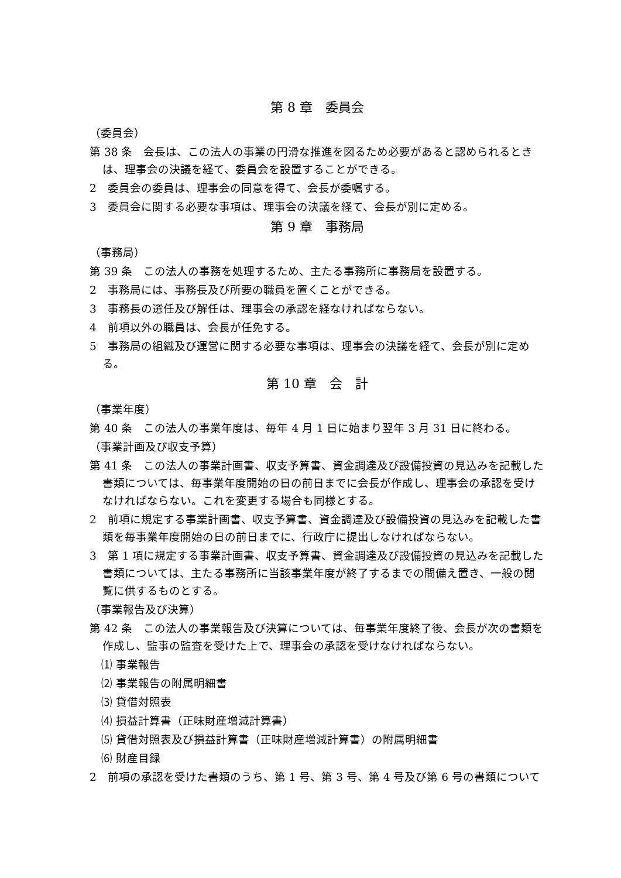第 8 章　委員会
（委員会）
第 38 条　会長は、この法人の事業の円滑な推進を図るため必要があると認められるときは、理事会の決議を経て、委員会を設置することができる。
2　委員会の委員は、理事会の同意を得て、会長が委嘱する。
3　委員会に関する必要な事項は、理事会の決議を経て、会長が別に定める。
第 9 章　事務局
（事務局）
第 39 条　この法人の事務を処理するため、主たる事務所に事務局を設置する。
2　事務局には、事務長及び所要の職員を置くことができる。
3　事務長の選任及び解任は、理事会の承認を経なければならない。
4　前項以外の職員は、会長が任免する。
5　事務局の組織及び運営に関する必要な事項は、理事会の決議を経て、会長が別に定める。
第 10 章　会　計
（事業年度）
第 40 条　この法人の事業年度は、毎年 4 月 1 日に始まり翌年 3 月 31 日に終わる。
（事業計画及び収支予算）
第 41 条　この法人の事業計画書、収支予算書、資金調達及び設備投資の見込みを記載した書類については、毎事業年度開始の日の前日までに会長が作成し、理事会の承認を受けなければならない。これを変更する場合も同様とする。
2　前項に規定する事業計画書、収支予算書、資金調達及び設備投資の見込みを記載した書類を毎事業年度開始の日の前日までに、行政庁に提出しなければならない。
3　第 1 項に規定する事業計画書、収支予算書、資金調達及び設備投資の見込みを記載した書類については、主たる事務所に当該事業年度が終了するまでの間備え置き、一般の閲覧に供するものとする。
（事業報告及び決算）
第 42 条　この法人の事業報告及び決算については、毎事業年度終了後、会長が次の書類を作成し、監事の監査を受けた上で、理事会の承認を受けなければならない。
⑴ 事業報告
⑵ 事業報告の附属明細書
⑶ 貸借対照表
⑷ 損益計算書（正味財産増減計算書）
⑸ 貸借対照表及び損益計算書（正味財産増減計算書）の附属明細書
⑹ 財産目録
2　前項の承認を受けた書類のうち、第 1 号、第 3 号、第 4 号及び第 6 号の書類について